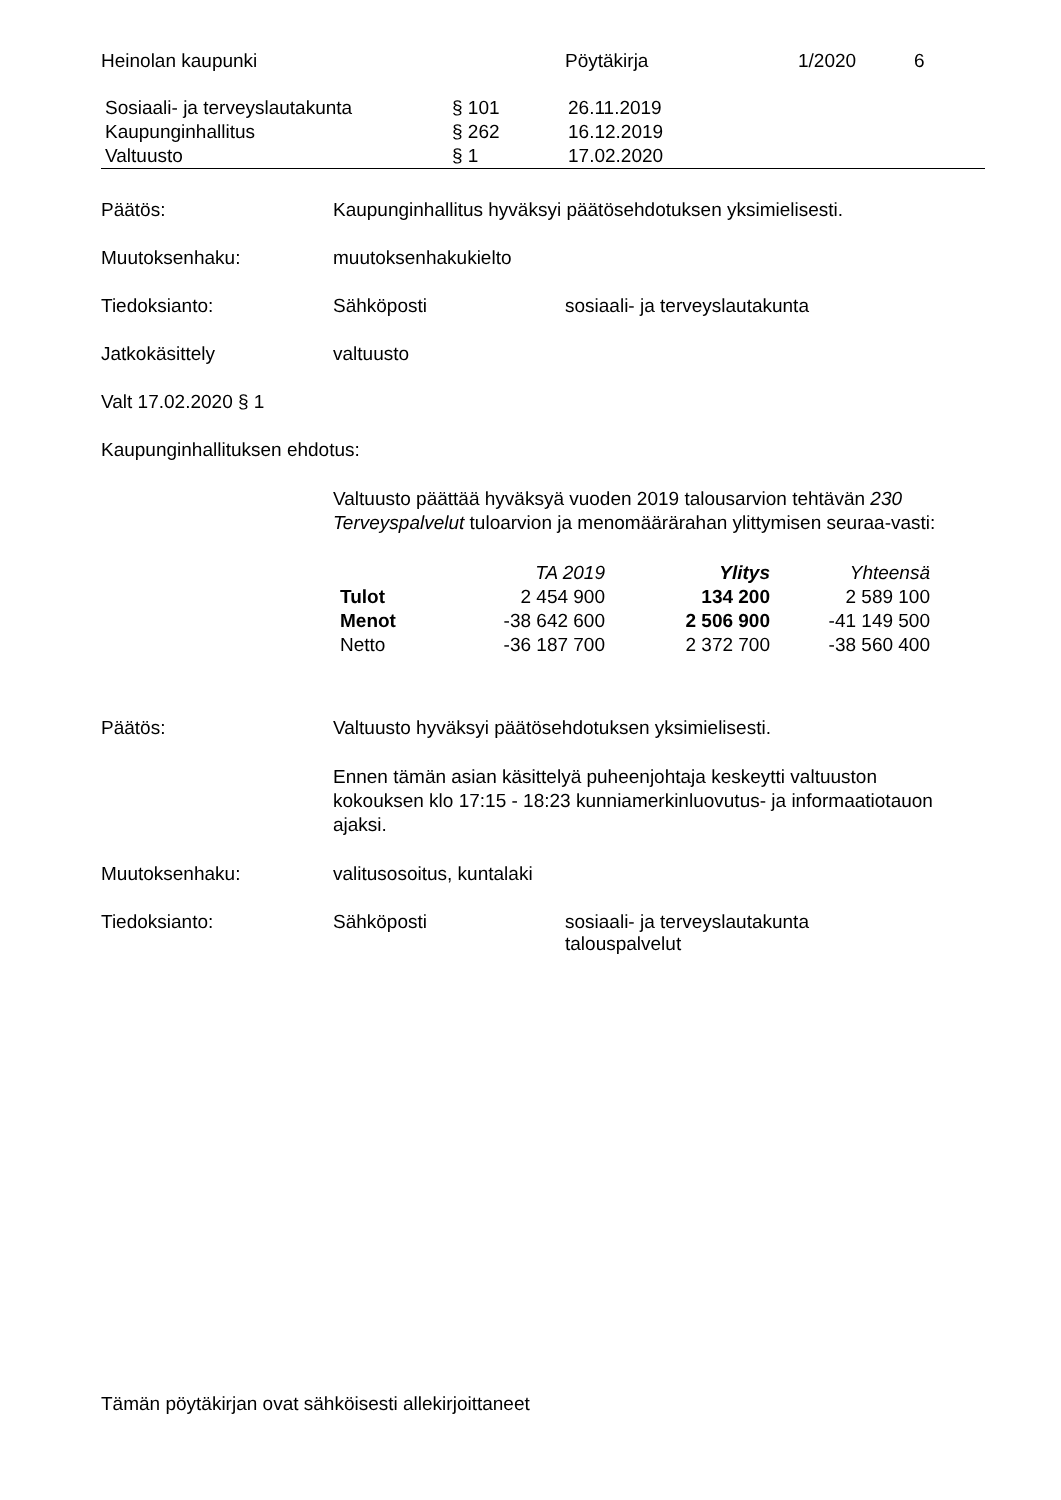Heinolan kaupunki Pöytäkirja 1/2020 6
| Sosiaali- ja terveyslautakunta | § 101 | 26.11.2019 |
| Kaupunginhallitus | § 262 | 16.12.2019 |
| Valtuusto | § 1 | 17.02.2020 |
Päätös: Kaupunginhallitus hyväksyi päätösehdotuksen yksimielisesti.
Muutoksenhaku: muutoksenhakukielto
Tiedoksianto: Sähköposti sosiaali- ja terveyslautakunta
Jatkokäsittely valtuusto
Valt 17.02.2020 § 1
Kaupunginhallituksen ehdotus:
Valtuusto päättää hyväksyä vuoden 2019 talousarvion tehtävän 230 Terveyspalvelut tuloarvion ja menomäärärahan ylittymisen seuraa-vasti:
| | TA 2019 | Ylitys | Yhteensä |
| Tulot | 2 454 900 | 134 200 | 2 589 100 |
| Menot | -38 642 600 | 2 506 900 | -41 149 500 |
| Netto | -36 187 700 | 2 372 700 | -38 560 400 |
Päätös: Valtuusto hyväksyi päätösehdotuksen yksimielisesti.
Ennen tämän asian käsittelyä puheenjohtaja keskeytti valtuuston kokouksen klo 17:15 - 18:23 kunniamerkinluovutus- ja informaatiotauon ajaksi.
Muutoksenhaku: valitusosoitus, kuntalaki
Tiedoksianto: Sähköposti sosiaali- ja terveyslautakunta
talouspalvelut
Tämän pöytäkirjan ovat sähköisesti allekirjoittaneet